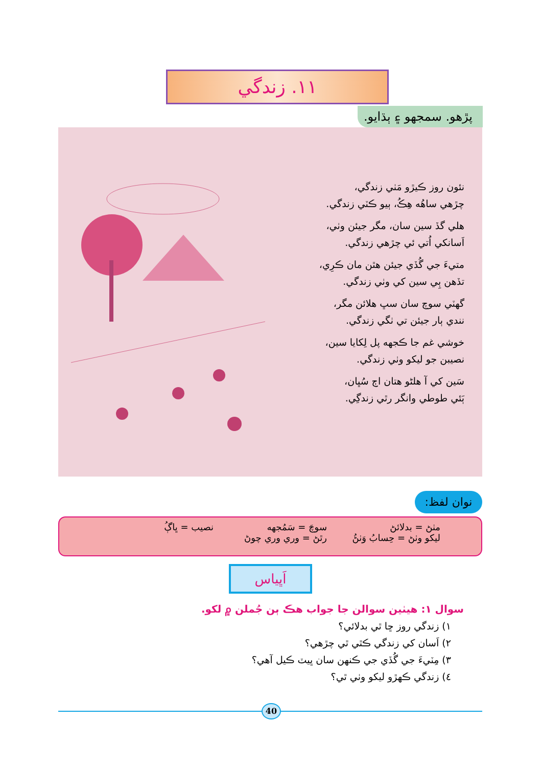١١. زندگي
پڙهو. سمجهو ۽ ٻڌايو.
نئون روز ڪيڙو مَٺي زندگي،
چڙهي ساهُه هِڪُ، ٻيو ڪٽي زندگي.
هلي گڏ سين سان، مگر جيئن وٺي،
اَسانکي اُتي ئي چڙهي زندگي.
متيءَ جي گُڏي جيئن هٿن مان ڪرِي،
تڏهن ٻِي سين کي وٺي زندگي.
گهٽي سوچ سان سڀ هلائن مگر،
نندي ٻار جيئن تي ٺگي زندگي.
خوشي غم جا ڪجهه پل لِکايا سين،
نصيبن جو ليکو وٺي زندگي.
سَين کي آ هلڻو هتان اڄ سُڀان،
ٻَئي طوطي وانگر رٿي زندگِي.
نوان لفظ:
مٺڻ = بدلائڻ
ليکو وٺڻ = حِسابُ وَٺڻُ
سوچَ = سَمُجهه
رٿڻ = وري وري چوڻ
نصيب = ڀاڳُ
اَڀياس
سوال ١: هيٺين سوالن جا جواب هڪ ٻن جُملن ۾ لکو.
١) زندگي روز ڇا ٿي بدلائي؟
٢) اَسان کي زندگي ڪٿي ٿي چڙهي؟
٣) مِٽيءَ جي گُڏي جي ڪنهن سان ڀيٽ ڪيل آهي؟
٤) زندگي ڪهڙو ليکو وٺي ٿي؟
40